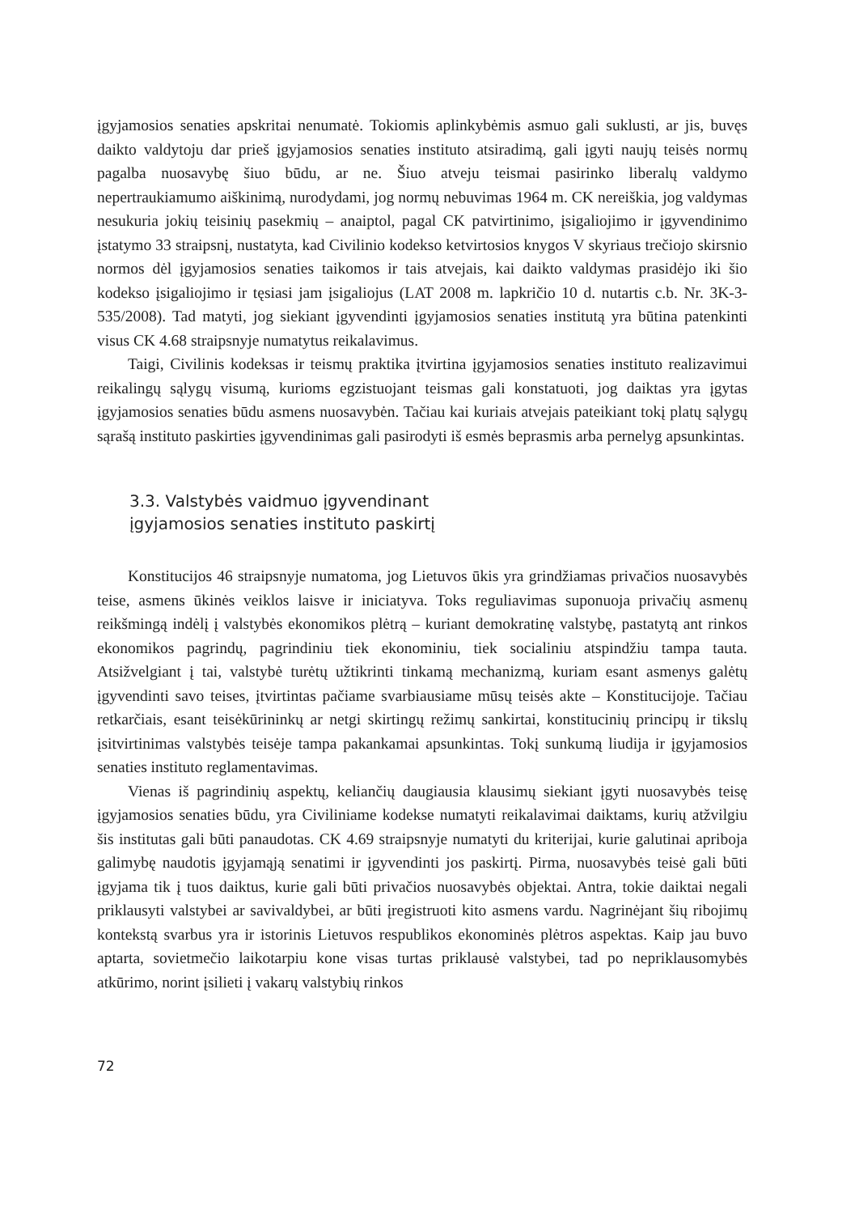įgyjamosios senaties apskritai nenumatė. Tokiomis aplinkybėmis asmuo gali suklusti, ar jis, buvęs daikto valdytoju dar prieš įgyjamosios senaties instituto atsiradimą, gali įgyti naujų teisės normų pagalba nuosavybę šiuo būdu, ar ne. Šiuo atveju teismai pasirinko liberalų valdymo nepertraukiamumo aiškinimą, nurodydami, jog normų nebuvimas 1964 m. CK nereiškia, jog valdymas nesukuria jokių teisinių pasekmių – anaiptol, pagal CK patvirtinimo, įsigaliojimo ir įgyvendinimo įstatymo 33 straipsnį, nustatyta, kad Civilinio kodekso ketvirtosios knygos V skyriaus trečiojo skirsnio normos dėl įgyjamosios senaties taikomos ir tais atvejais, kai daikto valdymas prasidėjo iki šio kodekso įsigaliojimo ir tęsiasi jam įsigaliojus (LAT 2008 m. lapkričio 10 d. nutartis c.b. Nr. 3K-3-535/2008). Tad matyti, jog siekiant įgyvendinti įgyjamosios senaties institutą yra būtina patenkinti visus CK 4.68 straipsnyje numatytus reikalavimus.
Taigi, Civilinis kodeksas ir teismų praktika įtvirtina įgyjamosios senaties instituto realizavimui reikalingų sąlygų visumą, kurioms egzistuojant teismas gali konstatuoti, jog daiktas yra įgytas įgyjamosios senaties būdu asmens nuosavybėn. Tačiau kai kuriais atvejais pateikiant tokį platų sąlygų sąrašą instituto paskirties įgyvendinimas gali pasirodyti iš esmės beprasmis arba pernelyg apsunkintas.
3.3. Valstybės vaidmuo įgyvendinant
įgyjamosios senaties instituto paskirtį
Konstitucijos 46 straipsnyje numatoma, jog Lietuvos ūkis yra grindžiamas privačios nuosavybės teise, asmens ūkinės veiklos laisve ir iniciatyva. Toks reguliavimas suponuoja privačių asmenų reikšmingą indėlį į valstybės ekonomikos plėtrą – kuriant demokratinę valstybę, pastatytą ant rinkos ekonomikos pagrindų, pagrindiniu tiek ekonominiu, tiek socialiniu atspindžiu tampa tauta. Atsižvelgiant į tai, valstybė turėtų užtikrinti tinkamą mechanizmą, kuriam esant asmenys galėtų įgyvendinti savo teises, įtvirtintas pačiame svarbiausiame mūsų teisės akte – Konstitucijoje. Tačiau retkarčiais, esant teisėkūrininkų ar netgi skirtingų režimų sankirtai, konstitucinių principų ir tikslų įsitvirtinimas valstybės teisėje tampa pakankamai apsunkintas. Tokį sunkumą liudija ir įgyjamosios senaties instituto reglamentavimas.
Vienas iš pagrindinių aspektų, keliančių daugiausia klausimų siekiant įgyti nuosavybės teisę įgyjamosios senaties būdu, yra Civiliniame kodekse numatyti reikalavimai daiktams, kurių atžvilgiu šis institutas gali būti panaudotas. CK 4.69 straipsnyje numatyti du kriterijai, kurie galutinai apriboja galimybę naudotis įgyjamąją senatimi ir įgyvendinti jos paskirtį. Pirma, nuosavybės teisė gali būti įgyjama tik į tuos daiktus, kurie gali būti privačios nuosavybės objektai. Antra, tokie daiktai negali priklausyti valstybei ar savivaldybei, ar būti įregistruoti kito asmens vardu. Nagrinėjant šių ribojimų kontekstą svarbus yra ir istorinis Lietuvos respublikos ekonominės plėtros aspektas. Kaip jau buvo aptarta, sovietmečio laikotarpiu kone visas turtas priklausė valstybei, tad po nepriklausomybės atkūrimo, norint įsilieti į vakarų valstybių rinkos
72